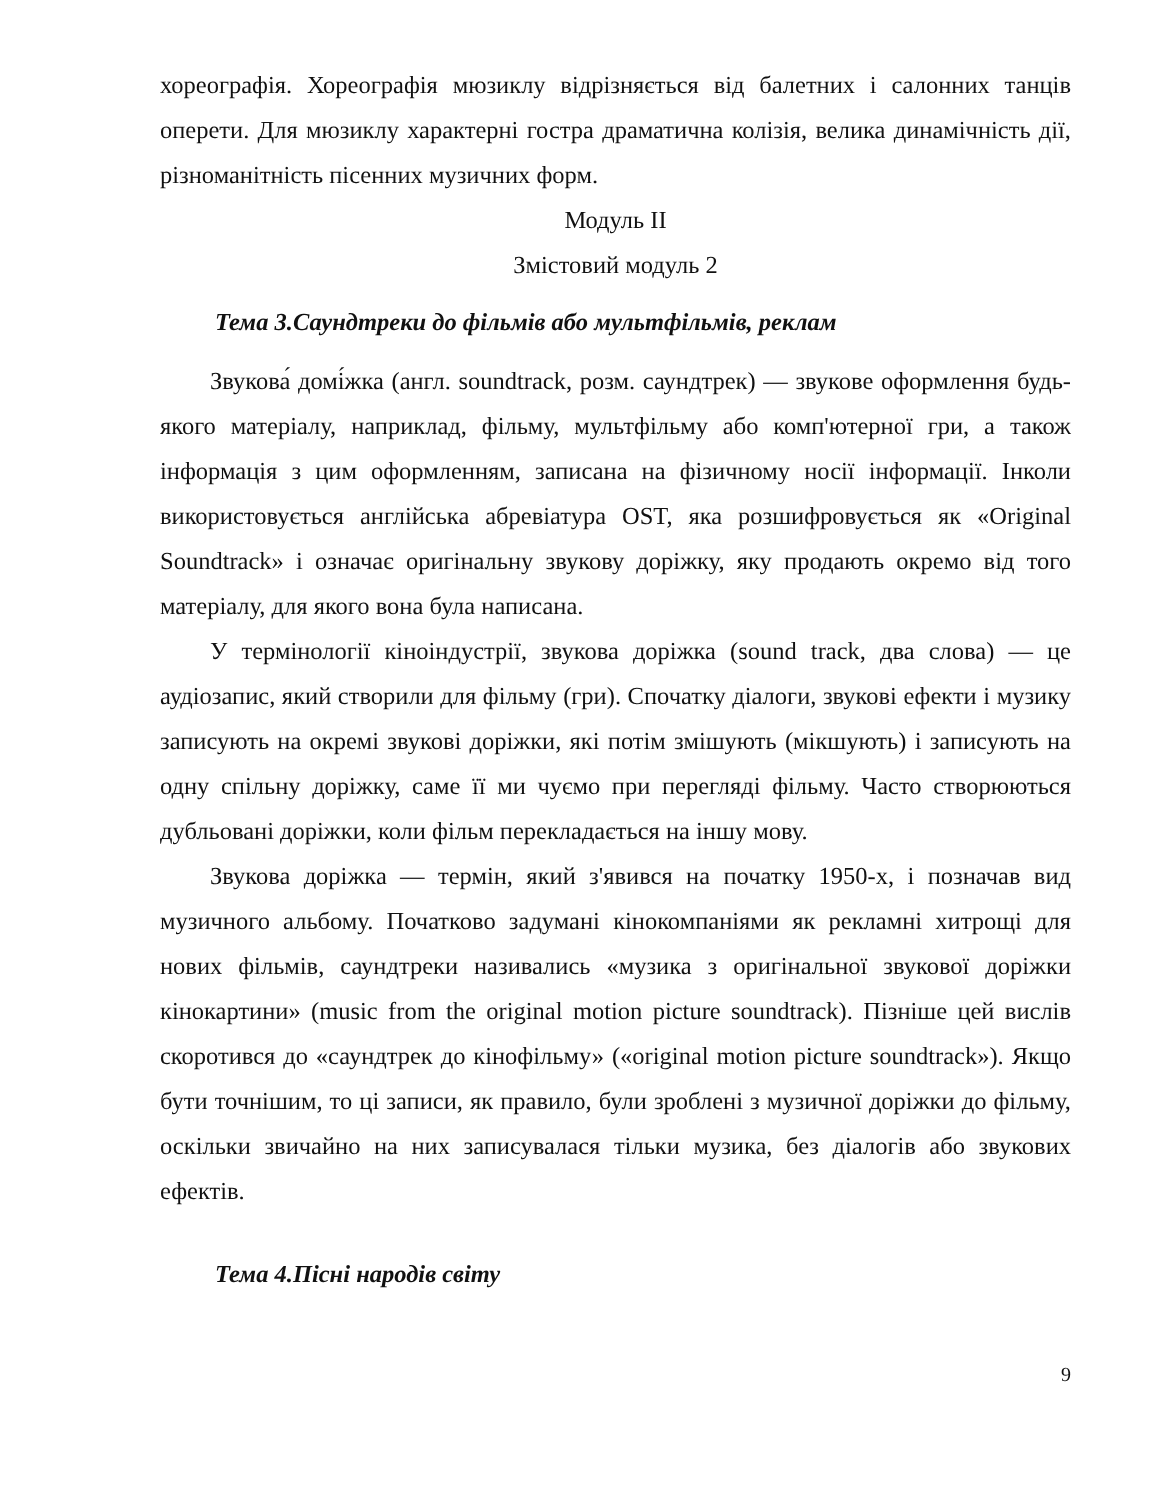хореографія. Хореографія мюзиклу відрізняється від балетних і салонних танців оперети. Для мюзиклу характерні гостра драматична колізія, велика динамічність дії, різноманітність пісенних музичних форм.
Модуль ІІ
Змістовий модуль 2
Тема 3.Саундтреки до фільмів або мультфільмів, реклам
Звукова́ домі́жка (англ. soundtrack, розм. саундтрек) — звукове оформлення будь-якого матеріалу, наприклад, фільму, мультфільму або комп'ютерної гри, а також інформація з цим оформленням, записана на фізичному носії інформації. Інколи використовується англійська абревіатура OST, яка розшифровується як «Original Soundtrack» і означає оригінальну звукову доріжку, яку продають окремо від того матеріалу, для якого вона була написана.
У термінології кіноіндустрії, звукова доріжка (sound track, два слова) — це аудіозапис, який створили для фільму (гри). Спочатку діалоги, звукові ефекти і музику записують на окремі звукові доріжки, які потім змішують (мікшують) і записують на одну спільну доріжку, саме її ми чуємо при перегляді фільму. Часто створюються дубльовані доріжки, коли фільм перекладається на іншу мову.
Звукова доріжка — термін, який з'явився на початку 1950-х, і позначав вид музичного альбому. Початково задумані кінокомпаніями як рекламні хитрощі для нових фільмів, саундтреки називались «музика з оригінальної звукової доріжки кінокартини» (music from the original motion picture soundtrack). Пізніше цей вислів скоротився до «саундтрек до кінофільму» («original motion picture soundtrack»). Якщо бути точнішим, то ці записи, як правило, були зроблені з музичної доріжки до фільму, оскільки звичайно на них записувалася тільки музика, без діалогів або звукових ефектів.
Тема 4.Пісні народів світу
9